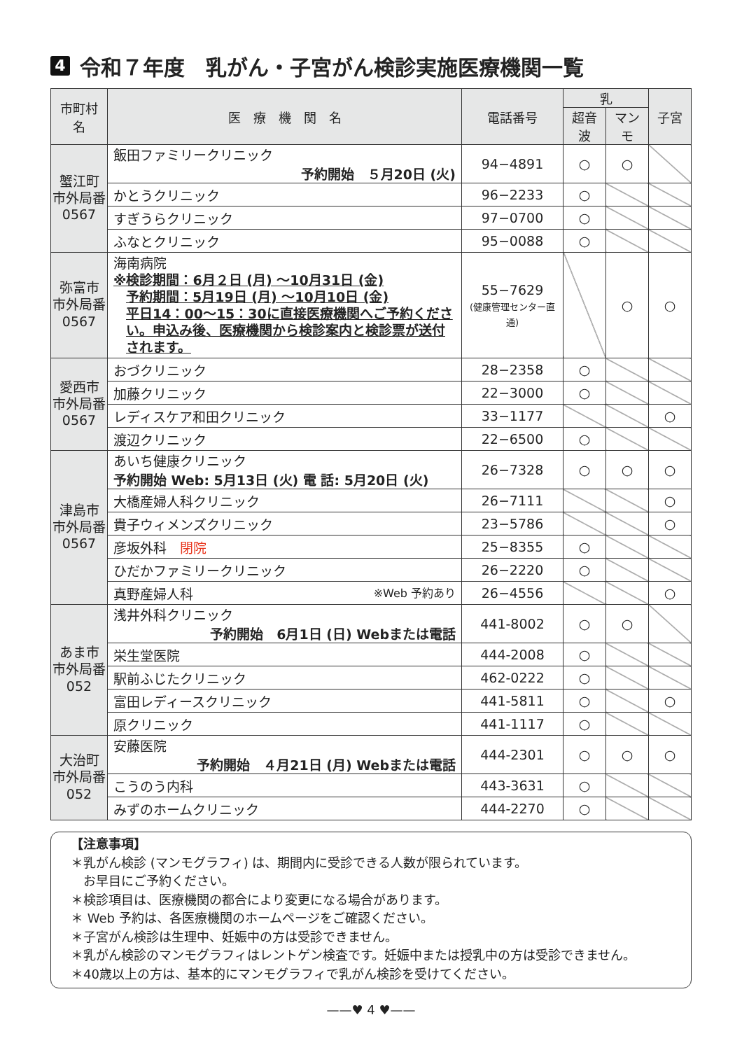4 令和７年度　乳がん・子宮がん検診実施医療機関一覧
| 市町村名 | 医 療 機 関 名 | 電話番号 | 乳 | | 子宮 |
| --- | --- | --- | --- | --- | --- |
| | | | 超音波 | マンモ | |
| 蟹江町 市外局番 0567 | 飯田ファミリークリニック 予約開始 ５月20日 (火) | 94−4891 | ○ | ○ | |
| | かとうクリニック | 96−2233 | ○ | | |
| | すぎうらクリニック | 97−0700 | ○ | | |
| | ふなとクリニック | 95−0088 | ○ | | |
| 弥富市 市外局番 0567 | 海南病院 ※検診期間：6月２日 (月) 〜10月31日 (金) 予約期間：5月19日 (月) 〜10月10日 (金) 平日14：00〜15：30に直接医療機関へご予約ください。申込み後、医療機関から検診案内と検診票が送付されます。 | 55−7629 (健康管理センター直通) | | ○ | ○ |
| 愛西市 市外局番 0567 | おづクリニック | 28−2358 | ○ | | |
| | 加藤クリニック | 22−3000 | ○ | | |
| | レディスケア和田クリニック | 33−1177 | | | ○ |
| | 渡辺クリニック | 22−6500 | ○ | | |
| 津島市 市外局番 0567 | あいち健康クリニック 予約開始 Web: 5月13日 (火) 電 話: 5月20日 (火) | 26−7328 | ○ | ○ | ○ |
| | 大橋産婦人科クリニック | 26−7111 | | | ○ |
| | 貴子ウィメンズクリニック | 23−5786 | | | ○ |
| | 彦坂外科 閉院 | 25−8355 | ○ | | |
| | ひだかファミリークリニック | 26−2220 | ○ | | |
| | 真野産婦人科 ※Web 予約あり | 26−4556 | | | ○ |
| あま市 市外局番 052 | 浅井外科クリニック 予約開始 6月1日 (日) Webまたは電話 | 441-8002 | ○ | ○ | |
| | 栄生堂医院 | 444-2008 | ○ | | |
| | 駅前ふじたクリニック | 462-0222 | ○ | | |
| | 富田レディースクリニック | 441-5811 | ○ | | ○ |
| | 原クリニック | 441-1117 | ○ | | |
| 大治町 市外局番 052 | 安藤医院 予約開始 ４月21日 (月) Webまたは電話 | 444-2301 | ○ | ○ | ○ |
| | こうのう内科 | 443-3631 | ○ | | |
| | みずのホームクリニック | 444-2270 | ○ | | |
【注意事項】
＊乳がん検診 (マンモグラフィ) は、期間内に受診できる人数が限られています。
　お早目にご予約ください。
＊検診項目は、医療機関の都合により変更になる場合があります。
＊ Web 予約は、各医療機関のホームページをご確認ください。
＊子宮がん検診は生理中、妊娠中の方は受診できません。
＊乳がん検診のマンモグラフィはレントゲン検査です。妊娠中または授乳中の方は受診できません。
＊40歳以上の方は、基本的にマンモグラフィで乳がん検診を受けてください。
——♥ 4 ♥——